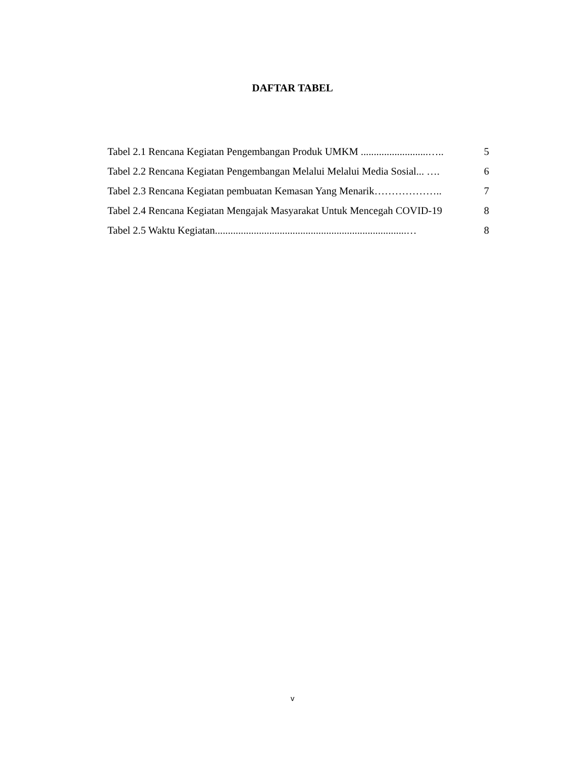DAFTAR TABEL
Tabel 2.1 Rencana Kegiatan Pengembangan Produk UMKM ..........................….. 5
Tabel 2.2 Rencana Kegiatan Pengembangan Melalui Melalui Media Sosial... …. 6
Tabel 2.3 Rencana Kegiatan pembuatan Kemasan Yang Menarik……………….. 7
Tabel 2.4 Rencana Kegiatan Mengajak Masyarakat Untuk Mencegah COVID-19 8
Tabel 2.5 Waktu Kegiatan..........................................................................… 8
v